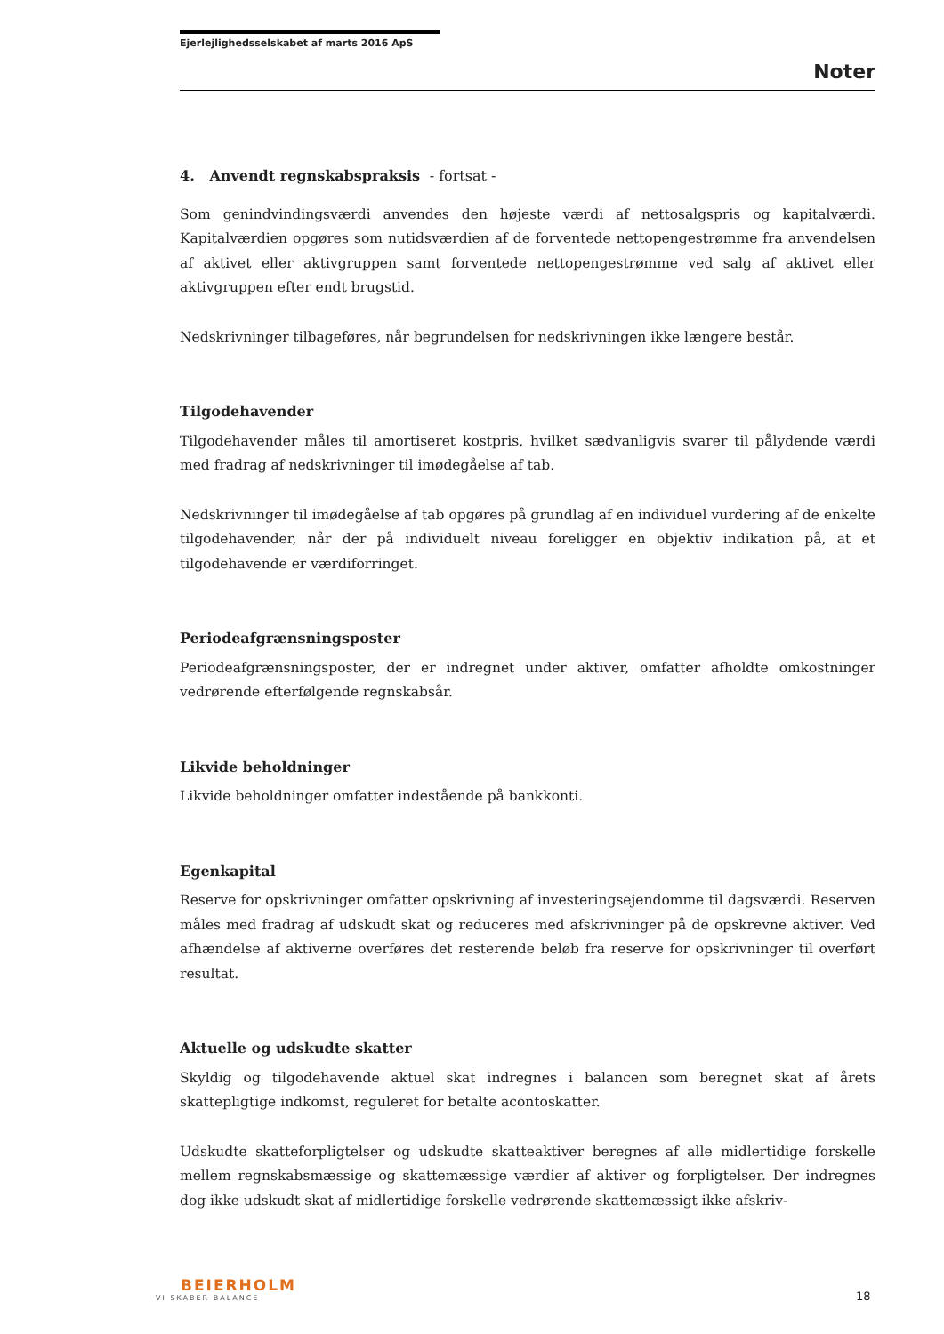Ejerlejlighedsselskabet af marts 2016 ApS
Noter
4. Anvendt regnskabspraksis - fortsat -
Som genindvindingsværdi anvendes den højeste værdi af nettosalgspris og kapitalværdi. Kapitalværdien opgøres som nutidsværdien af de forventede nettopengestrømme fra anvendelsen af aktivet eller aktivgruppen samt forventede nettopengestrømme ved salg af aktivet eller aktivgruppen efter endt brugstid.
Nedskrivninger tilbageføres, når begrundelsen for nedskrivningen ikke længere består.
Tilgodehavender
Tilgodehavender måles til amortiseret kostpris, hvilket sædvanligvis svarer til pålydende værdi med fradrag af nedskrivninger til imødegåelse af tab.
Nedskrivninger til imødegåelse af tab opgøres på grundlag af en individuel vurdering af de enkelte tilgodehavender, når der på individuelt niveau foreligger en objektiv indikation på, at et tilgodehavende er værdiforringet.
Periodeafgrænsningsposter
Periodeafgrænsningsposter, der er indregnet under aktiver, omfatter afholdte omkostninger vedrørende efterfølgende regnskabsår.
Likvide beholdninger
Likvide beholdninger omfatter indestående på bankkonti.
Egenkapital
Reserve for opskrivninger omfatter opskrivning af investeringsejendomme til dagsværdi. Reserven måles med fradrag af udskudt skat og reduceres med afskrivninger på de opskrevne aktiver. Ved afhændelse af aktiverne overføres det resterende beløb fra reserve for opskrivninger til overført resultat.
Aktuelle og udskudte skatter
Skyldig og tilgodehavende aktuel skat indregnes i balancen som beregnet skat af årets skattepligtige indkomst, reguleret for betalte acontoskatter.
Udskudte skatteforpligtelser og udskudte skatteaktiver beregnes af alle midlertidige forskelle mellem regnskabsmæssige og skattemæssige værdier af aktiver og forpligtelser. Der indregnes dog ikke udskudt skat af midlertidige forskelle vedrørende skattemæssigt ikke afskriv-
BEIERHOLM
VI SKABER BALANCE
18